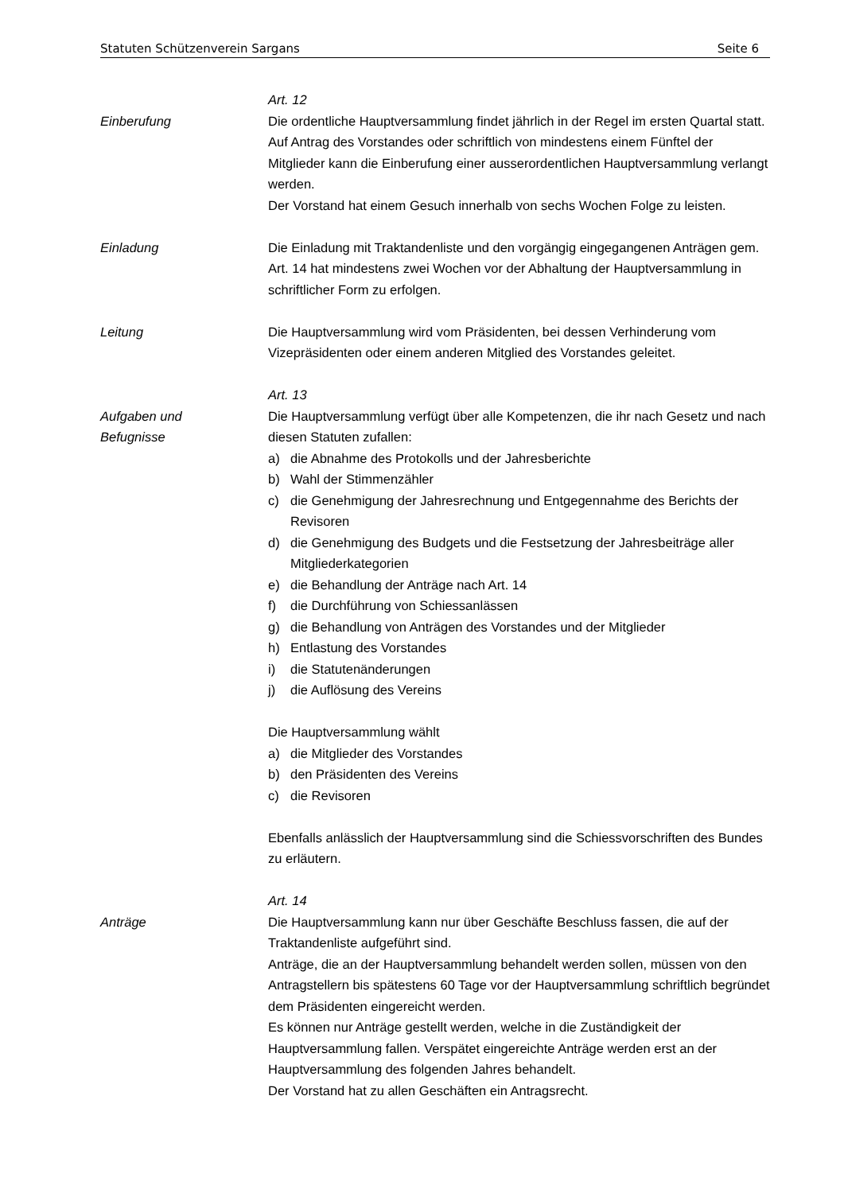Statuten Schützenverein Sargans Seite 6
Art. 12
Einberufung Die ordentliche Hauptversammlung findet jährlich in der Regel im ersten Quartal statt.
Auf Antrag des Vorstandes oder schriftlich von mindestens einem Fünftel der Mitglieder kann die Einberufung einer ausserordentlichen Hauptversammlung verlangt werden.
Der Vorstand hat einem Gesuch innerhalb von sechs Wochen Folge zu leisten.
Einladung Die Einladung mit Traktandenliste und den vorgängig eingegangenen Anträgen gem. Art. 14 hat mindestens zwei Wochen vor der Abhaltung der Hauptver­sammlung in schriftlicher Form zu erfolgen.
Leitung Die Hauptversammlung wird vom Präsidenten, bei dessen Verhinderung vom Vizepräsidenten oder einem anderen Mitglied des Vorstandes geleitet.
Art. 13
Aufgaben und
Befugnisse
Die Hauptversammlung verfügt über alle Kompetenzen, die ihr nach Gesetz und nach diesen Statuten zufallen:
a) die Abnahme des Protokolls und der Jahresberichte
b) Wahl der Stimmenzähler
c) die Genehmigung der Jahresrechnung und Entgegennahme des Berichts der Revisoren
d) die Genehmigung des Budgets und die Festsetzung der Jahresbeiträge aller Mitgliederkategorien
e) die Behandlung der Anträge nach Art. 14
f) die Durchführung von Schiessanlässen
g) die Behandlung von Anträgen des Vorstandes und der Mitglieder
h) Entlastung des Vorstandes
i) die Statutenänderungen
j) die Auflösung des Vereins
Die Hauptversammlung wählt
a) die Mitglieder des Vorstandes
b) den Präsidenten des Vereins
c) die Revisoren
Ebenfalls anlässlich der Hauptversammlung sind die Schiessvorschriften des Bundes zu erläutern.
Art. 14
Anträge Die Hauptversammlung kann nur über Geschäfte Beschluss fassen, die auf der Traktandenliste aufgeführt sind.
Anträge, die an der Hauptversammlung behandelt werden sollen, müssen von den Antragstellern bis spätestens 60 Tage vor der Hauptversammlung schriftlich begründet dem Präsidenten eingereicht werden.
Es können nur Anträge gestellt werden, welche in die Zuständigkeit der Hauptversammlung fallen. Verspätet eingereichte Anträge werden erst an der Hauptversammlung des folgenden Jahres behandelt.
Der Vorstand hat zu allen Geschäften ein Antragsrecht.